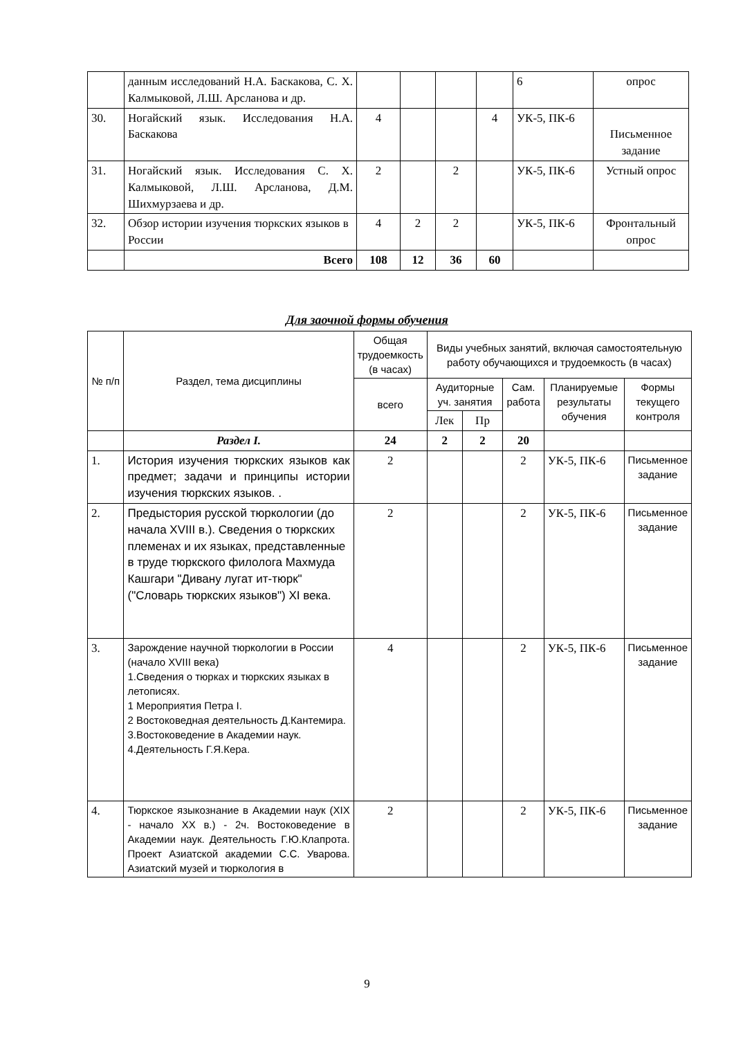| | данным исследований Н.А. Баскакова, С. Х. Калмыковой, Л.Ш. Арсланова и др. | | | | | 6 | опрос |
| 30. | Ногайский язык. Исследования Н.А. Баскакова | 4 | | | 4 | УК-5, ПК-6 | Письменное задание |
| 31. | Ногайский язык. Исследования С. Х. Калмыковой, Л.Ш. Арсланова, Д.М. Шихмурзаева и др. | 2 | | 2 | | УК-5, ПК-6 | Устный опрос |
| 32. | Обзор истории изучения тюркских языков в России | 4 | 2 | 2 | | УК-5, ПК-6 | Фронтальный опрос |
| | Всего | 108 | 12 | 36 | 60 | | |
Для заочной формы обучения
| № п/п | Раздел, тема дисциплины | Общая трудоемкость (в часах) | Виды учебных занятий, включая самостоятельную работу обучающихся и трудоемкость (в часах) | | | | |
| | | всего | Аудиторные уч. занятия | | Сам. работа | Планируемые результаты обучения | Формы текущего контроля |
| | | | Лек | Пр | | | |
| | Раздел I. | 24 | 2 | 2 | 20 | | |
| 1. | История изучения тюркских языков как предмет; задачи и принципы истории изучения тюркских языков. . | 2 | | | 2 | УК-5, ПК-6 | Письменное задание |
| 2. | Предыстория русской тюркологии (до начала XVIII в.). Сведения о тюркских племенах и их языках, представленные в труде тюркского филолога Махмуда Кашгари "Дивану лугат ит-тюрк" ("Словарь тюркских языков") XI века. | 2 | | | 2 | УК-5, ПК-6 | Письменное задание |
| 3. | Зарождение научной тюркологии в России (начало XVIII века) 1.Сведения о тюрках и тюркских языках в летописях. 1 Мероприятия Петра I. 2 Востоковедная деятельность Д.Кантемира. 3.Востоковедение в Академии наук. 4.Деятельность Г.Я.Кера. | 4 | | | 2 | УК-5, ПК-6 | Письменное задание |
| 4. | Тюркское языкознание в Академии наук (XIX - начало XX в.) - 2ч. Востоковедение в Академии наук. Деятельность Г.Ю.Клапрота. Проект Азиатской академии С.С. Уварова. Азиатский музей и тюркология в | 2 | | | 2 | УК-5, ПК-6 | Письменное задание |
9